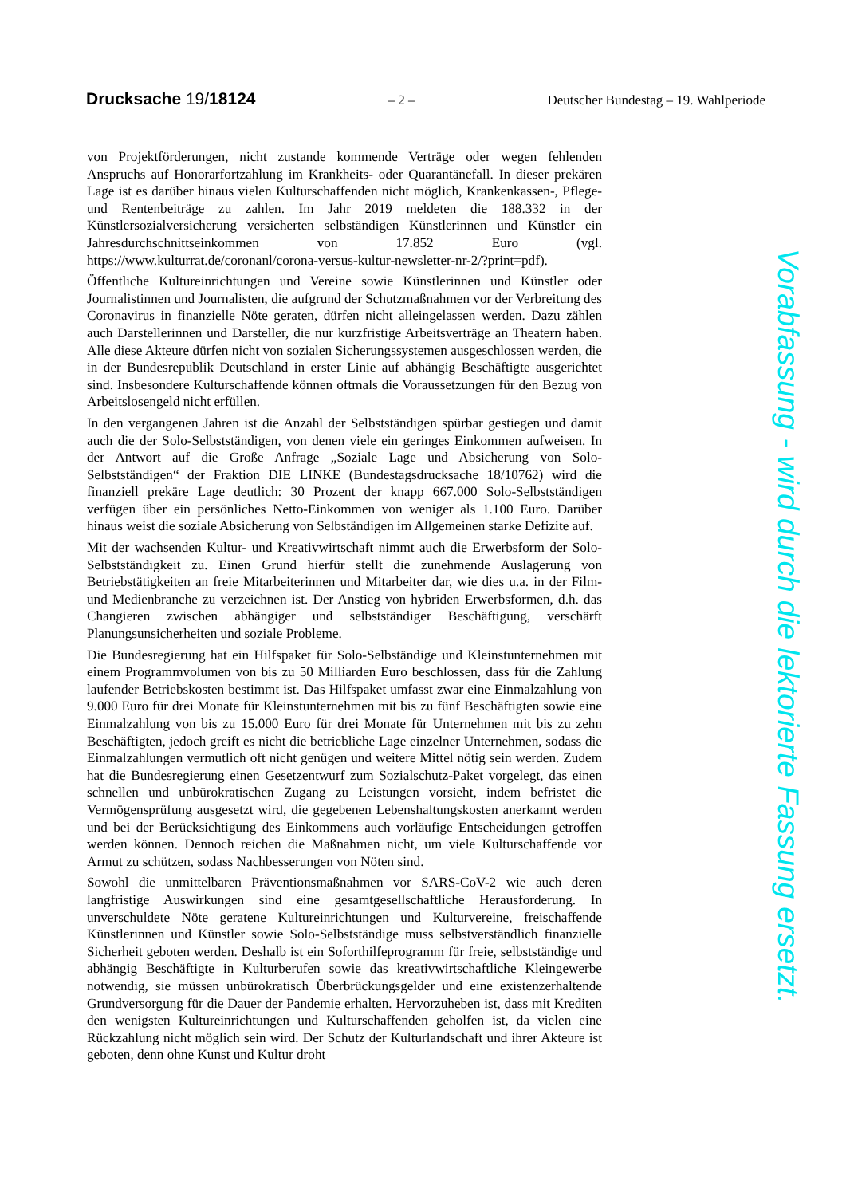Drucksache 19/18124 – 2 – Deutscher Bundestag – 19. Wahlperiode
von Projektförderungen, nicht zustande kommende Verträge oder wegen fehlenden Anspruchs auf Honorarfortzahlung im Krankheits- oder Quarantänefall. In dieser prekären Lage ist es darüber hinaus vielen Kulturschaffenden nicht möglich, Krankenkassen-, Pflege- und Rentenbeiträge zu zahlen. Im Jahr 2019 meldeten die 188.332 in der Künstlersozialversicherung versicherten selbständigen Künstlerinnen und Künstler ein Jahresdurchschnittseinkommen von 17.852 Euro (vgl. https://www.kulturrat.de/coronanl/corona-versus-kultur-newsletter-nr-2/?print=pdf).
Öffentliche Kultureinrichtungen und Vereine sowie Künstlerinnen und Künstler oder Journalistinnen und Journalisten, die aufgrund der Schutzmaßnahmen vor der Verbreitung des Coronavirus in finanzielle Nöte geraten, dürfen nicht alleingelassen werden. Dazu zählen auch Darstellerinnen und Darsteller, die nur kurzfristige Arbeitsverträge an Theatern haben. Alle diese Akteure dürfen nicht von sozialen Sicherungssystemen ausgeschlossen werden, die in der Bundesrepublik Deutschland in erster Linie auf abhängig Beschäftigte ausgerichtet sind. Insbesondere Kulturschaffende können oftmals die Voraussetzungen für den Bezug von Arbeitslosengeld nicht erfüllen.
In den vergangenen Jahren ist die Anzahl der Selbstständigen spürbar gestiegen und damit auch die der Solo-Selbstständigen, von denen viele ein geringes Einkommen aufweisen. In der Antwort auf die Große Anfrage „Soziale Lage und Absicherung von Solo-Selbstständigen“ der Fraktion DIE LINKE (Bundestagsdrucksache 18/10762) wird die finanziell prekäre Lage deutlich: 30 Prozent der knapp 667.000 Solo-Selbstständigen verfügen über ein persönliches Netto-Einkommen von weniger als 1.100 Euro. Darüber hinaus weist die soziale Absicherung von Selbständigen im Allgemeinen starke Defizite auf.
Mit der wachsenden Kultur- und Kreativwirtschaft nimmt auch die Erwerbsform der Solo-Selbstständigkeit zu. Einen Grund hierfür stellt die zunehmende Auslagerung von Betriebstätigkeiten an freie Mitarbeiterinnen und Mitarbeiter dar, wie dies u.a. in der Film- und Medienbranche zu verzeichnen ist. Der Anstieg von hybriden Erwerbsformen, d.h. das Changieren zwischen abhängiger und selbstständiger Beschäftigung, verschärft Planungsunsicherheiten und soziale Probleme.
Die Bundesregierung hat ein Hilfspaket für Solo-Selbständige und Kleinstunternehmen mit einem Programmvolumen von bis zu 50 Milliarden Euro beschlossen, dass für die Zahlung laufender Betriebskosten bestimmt ist. Das Hilfspaket umfasst zwar eine Einmalzahlung von 9.000 Euro für drei Monate für Kleinstunternehmen mit bis zu fünf Beschäftigten sowie eine Einmalzahlung von bis zu 15.000 Euro für drei Monate für Unternehmen mit bis zu zehn Beschäftigten, jedoch greift es nicht die betriebliche Lage einzelner Unternehmen, sodass die Einmalzahlungen vermutlich oft nicht genügen und weitere Mittel nötig sein werden. Zudem hat die Bundesregierung einen Gesetzentwurf zum Sozialschutz-Paket vorgelegt, das einen schnellen und unbürokratischen Zugang zu Leistungen vorsieht, indem befristet die Vermögensprüfung ausgesetzt wird, die gegebenen Lebenshaltungskosten anerkannt werden und bei der Berücksichtigung des Einkommens auch vorläufige Entscheidungen getroffen werden können. Dennoch reichen die Maßnahmen nicht, um viele Kulturschaffende vor Armut zu schützen, sodass Nachbesserungen von Nöten sind.
Sowohl die unmittelbaren Präventionsmaßnahmen vor SARS-CoV-2 wie auch deren langfristige Auswirkungen sind eine gesamtgesellschaftliche Herausforderung. In unverschuldete Nöte geratene Kultureinrichtungen und Kulturvereine, freischaffende Künstlerinnen und Künstler sowie Solo-Selbstständige muss selbstverständlich finanzielle Sicherheit geboten werden. Deshalb ist ein Soforthilfeprogramm für freie, selbstständige und abhängig Beschäftigte in Kulturberufen sowie das kreativwirtschaftliche Kleingewerbe notwendig, sie müssen unbürokratisch Überbrückungsgelder und eine existenzerhaltende Grundversorgung für die Dauer der Pandemie erhalten. Hervorzuheben ist, dass mit Krediten den wenigsten Kultureinrichtungen und Kulturschaffenden geholfen ist, da vielen eine Rückzahlung nicht möglich sein wird. Der Schutz der Kulturlandschaft und ihrer Akteure ist geboten, denn ohne Kunst und Kultur droht
Vorabfassung - wird durch die lektorierte Fassung ersetzt.